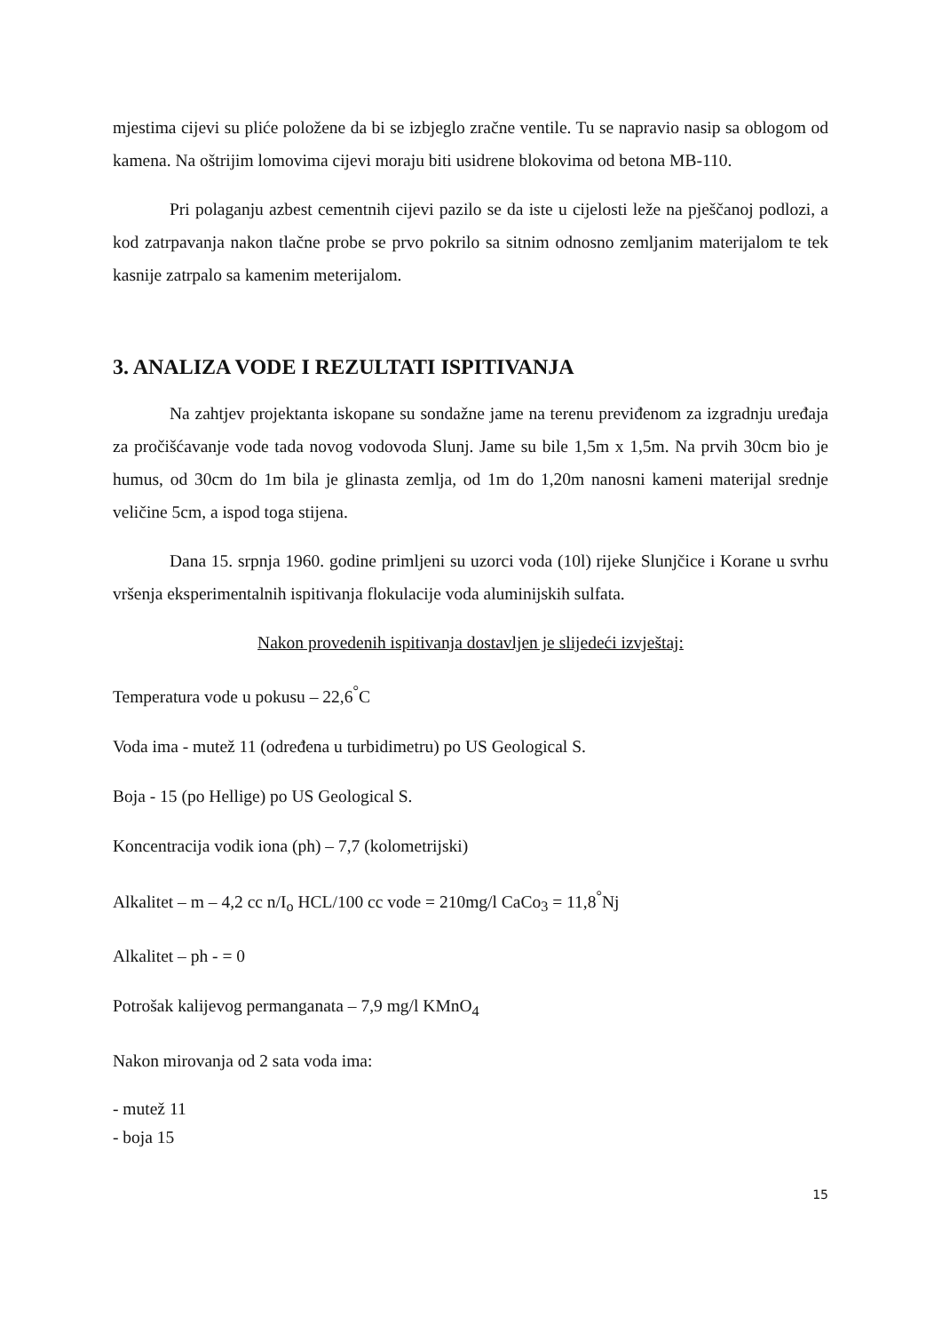mjestima cijevi su plićе položene da bi se izbjeglo zračne ventile. Tu se napravio nasip sa oblogom od kamena. Na oštrijim lomovima cijevi moraju biti usidrene blokovima od betona MB-110.
Pri polaganju azbest cementnih cijevi pazilo se da iste u cijelosti leže na pješčanoj podlozi, a kod zatrpavanja nakon tlačne probe se prvo pokrilo sa sitnim odnosno zemljanim materijalom te tek kasnije zatrpalo sa kamenim meterijalom.
3. ANALIZA VODE I REZULTATI ISPITIVANJA
Na zahtjev projektanta iskopane su sondažne jame na terenu previđenom za izgradnju uređaja za pročišćavanje vode tada novog vodovoda Slunj. Jame su bile 1,5m x 1,5m. Na prvih 30cm bio je humus, od 30cm do 1m bila je glinasta zemlja, od 1m do 1,20m nanosni kameni materijal srednje veličine 5cm, a ispod toga stijena.
Dana 15. srpnja 1960. godine primljeni su uzorci voda (10l) rijeke Slunjčice i Korane u svrhu vršenja eksperimentalnih ispitivanja flokulacije voda aluminijskih sulfata.
Nakon provedenih ispitivanja dostavljen je slijedeći izvještaj:
Temperatura vode u pokusu – 22,6<sup>°</sup>C
Voda ima - mutež 11 (određena u turbidimetru) po US Geological S.
Boja - 15 (po Hellige) po US Geological S.
Koncentracija vodik iona (ph) – 7,7 (kolometrijski)
Alkalitet – m – 4,2 cc n/I<sub>o</sub> HCL/100 cc vode = 210mg/l CaCo<sub>3</sub> = 11,8<sup>°</sup>Nj
Alkalitet – ph - = 0
Potrošak kalijevog permanganata – 7,9 mg/l KMnO<sub>4</sub>
Nakon mirovanja od 2 sata voda ima:
- mutež 11
- boja 15
15